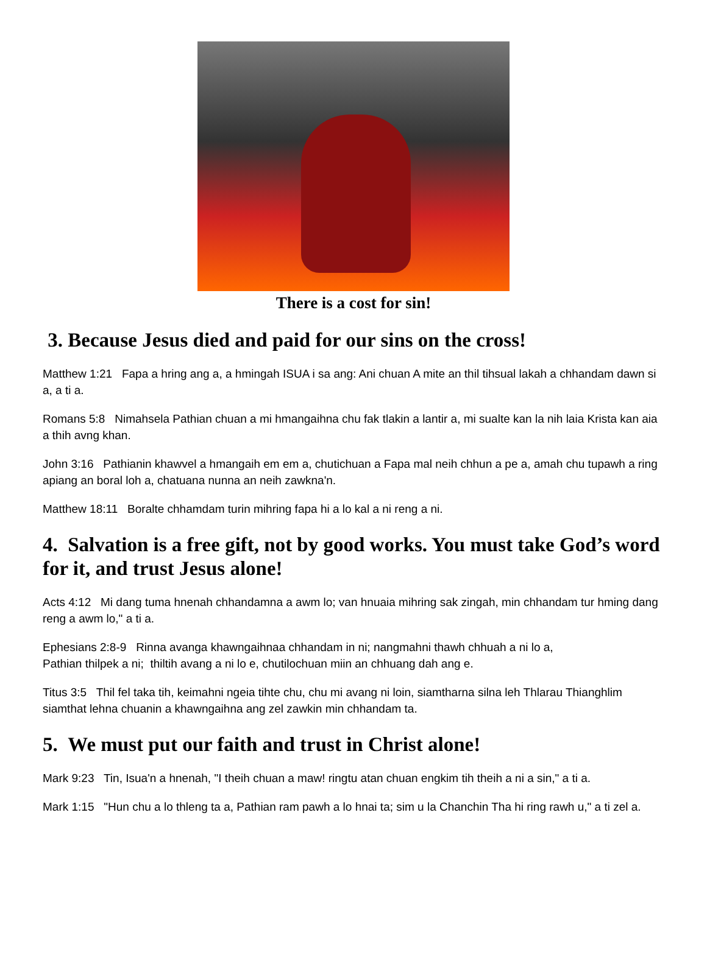There is a cost for sin!
3. Because Jesus died and paid for our sins on the cross!
Matthew 1:21 Fapa a hring ang a, a hmingah ISUA i sa ang: Ani chuan A mite an thil tihsual lakah a chhandam dawn si a, a ti a.
Romans 5:8 Nimahsela Pathian chuan a mi hmangaihna chu fak tlakin a lantir a, mi sualte kan la nih laia Krista kan aia a thih avng khan.
John 3:16 Pathianin khawvel a hmangaih em em a, chutichuan a Fapa mal neih chhun a pe a, amah chu tupawh a ring apiang an boral loh a, chatuana nunna an neih zawkna'n.
Matthew 18:11 Boralte chhamdam turin mihring fapa hi a lo kal a ni reng a ni.
4. Salvation is a free gift, not by good works. You must take God’s word for it, and trust Jesus alone!
Acts 4:12 Mi dang tuma hnenah chhandamna a awm lo; van hnuaia mihring sak zingah, min chhandam tur hming dang reng a awm lo," a ti a.
Ephesians 2:8-9 Rinna avanga khawngaihnaa chhandam in ni; nangmahni thawh chhuah a ni lo a,
Pathian thilpek a ni; thiltih avang a ni lo e, chutilochuan miin an chhuang dah ang e.
Titus 3:5 Thil fel taka tih, keimahni ngeia tihte chu, chu mi avang ni loin, siamtharna silna leh Thlarau Thianghlim siamthat lehna chuanin a khawngaihna ang zel zawkin min chhandam ta.
5. We must put our faith and trust in Christ alone!
Mark 9:23 Tin, Isua'n a hnenah, "I theih chuan a maw! ringtu atan chuan engkim tih theih a ni a sin," a ti a.
Mark 1:15 "Hun chu a lo thleng ta a, Pathian ram pawh a lo hnai ta; sim u la Chanchin Tha hi ring rawh u," a ti zel a.